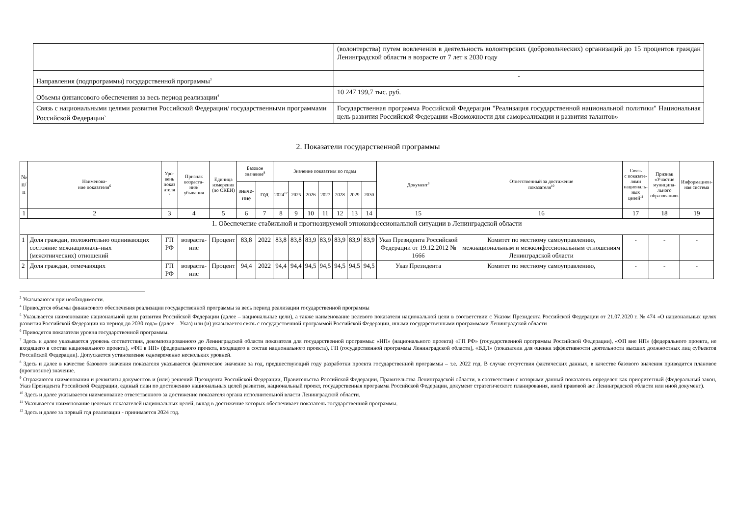| | (волонтерства) путем вовлечения в деятельность волонтерских (добровольческих) организаций до 15 процентов граждан Ленинградской области в возрасте от 7 лет к 2030 году |
| Направления (подпрограммы) государственной программы<sup>3</sup> | - |
| Объемы финансового обеспечения за весь период реализации<sup>4</sup> | 10 247 199,7 тыс. руб. |
| Связь с национальными целями развития Российской Федерации/ государственными программами Российской Федерации<sup>5</sup> | Государственная программа Российской Федерации "Реализация государственной национальной политики" Национальная цель развития Российской Федерации «Возможности для самореализации и развития талантов» |
2. Показатели государственной программы
| № п/ п | Наименова- ние показателя<sup>6</sup> | Уро- вень показ ателя <sup>7</sup> | Признак возраста- ния/ убывания | Единица измерения (по ОКЕИ) | Базовое значение<sup>8</sup> | | Значение показателя по годам | | | | | | | Документ<sup>9</sup> | Ответственный за достижение показателя<sup>10</sup> | Связь с показате- лями националь- ных целей<sup>11</sup> | Признак «Участие муниципа- льного образования» | Информацион- ная система |
| --- | --- | --- | --- | --- | --- | --- | --- | --- | --- | --- | --- | --- | --- | --- | --- | --- | --- | --- |
| | | | | | значе- ние | год | 2024<sup>12</sup> | 2025 | 2026 | 2027 | 2028 | 2029 | 2030 | | | | | |
| 1 | 2 | 3 | 4 | 5 | 6 | 7 | 8 | 9 | 10 | 11 | 12 | 13 | 14 | 15 | 16 | 17 | 18 | 19 |
| 1. Обеспечение стабильной и прогнозируемой этноконфессиональной ситуации в Ленинградской области | | | | | | | | | | | | | | | | | | |
| 1 | Доля граждан, положительно оценивающих состояние межнациональ-ных (межэтнических) отношений | ГП РФ | возраста-ние | Процент | 83,8 | 2022 | 83,8 | 83,8 | 83,9 | 83,9 | 83,9 | 83,9 | 83,9 | Указ Президента Российской Федерации от 19.12.2012 № 1666 | Комитет по местному самоуправлению, межнациональным и межконфессиональным отношениям Ленинградской области | - | - | - |
| 2 | Доля граждан, отмечающих | ГП РФ | возраста-ние | Процент | 94,4 | 2022 | 94,4 | 94,4 | 94,5 | 94,5 | 94,5 | 94,5 | 94,5 | Указ Президента | Комитет по местному самоуправлению, | - | - | - |
<sup>3</sup> Указываются при необходимости.
<sup>4</sup> Приводятся объемы финансового обеспечения реализации государственной программы за весь период реализации государственной программы
<sup>5</sup> Указывается наименование национальной цели развития Российской Федерации (далее – национальные цели), а также наименование целевого показателя национальной цели в соответствии с Указом Президента Российской Федерации от 21.07.2020 г. № 474 «О национальных целях развития Российской Федерации на период до 2030 года» (далее – Указ) или (и) указывается связь с государственной программой Российской Федерации, иными государственными программами Ленинградской области
<sup>6</sup> Приводятся показатели уровня государственной программы.
<sup>7</sup> Здесь и далее указывается уровень соответствия, декомпозированного до Ленинградской области показателя для государственной программы: «НП» (национального проекта) «ГП РФ» (государственной программы Российской Федерации), «ФП вне НП» (федерального проекта, не входящего в состав национального проекта), «ФП в НП» (федерального проекта, входящего в состав национального проекта), ГП (государственной программы Ленинградской области), «ВДЛ» (показатели для оценки эффективности деятельности высших должностных лиц субъектов Российской Федерации). Допускается установление одновременно нескольких уровней.
<sup>8</sup> Здесь и далее в качестве базового значения показателя указывается фактическое значение за год, предшествующий году разработки проекта государственной программы – т.е. 2022 год. В случае отсутствия фактических данных, в качестве базового значения приводится плановое (прогнозное) значение.
<sup>9</sup> Отражаются наименования и реквизиты документов и (или) решений Президента Российской Федерации, Правительства Российской Федерации, Правительства Ленинградской области, в соответствии с которыми данный показатель определен как приоритетный (Федеральный закон, Указ Президента Российской Федерации, единый план по достижению национальных целей развития, национальный проект, государственная программа Российской Федерации, документ стратегического планирования, иной правовой акт Ленинградской области или иной документ).
<sup>10</sup> Здесь и далее указывается наименование ответственного за достижение показателя органа исполнительной власти Ленинградской области.
<sup>11</sup> Указывается наименование целевых показателей национальных целей, вклад в достижение которых обеспечивает показатель государственной программы.
<sup>12</sup> Здесь и далее за первый год реализации - принимается 2024 год.